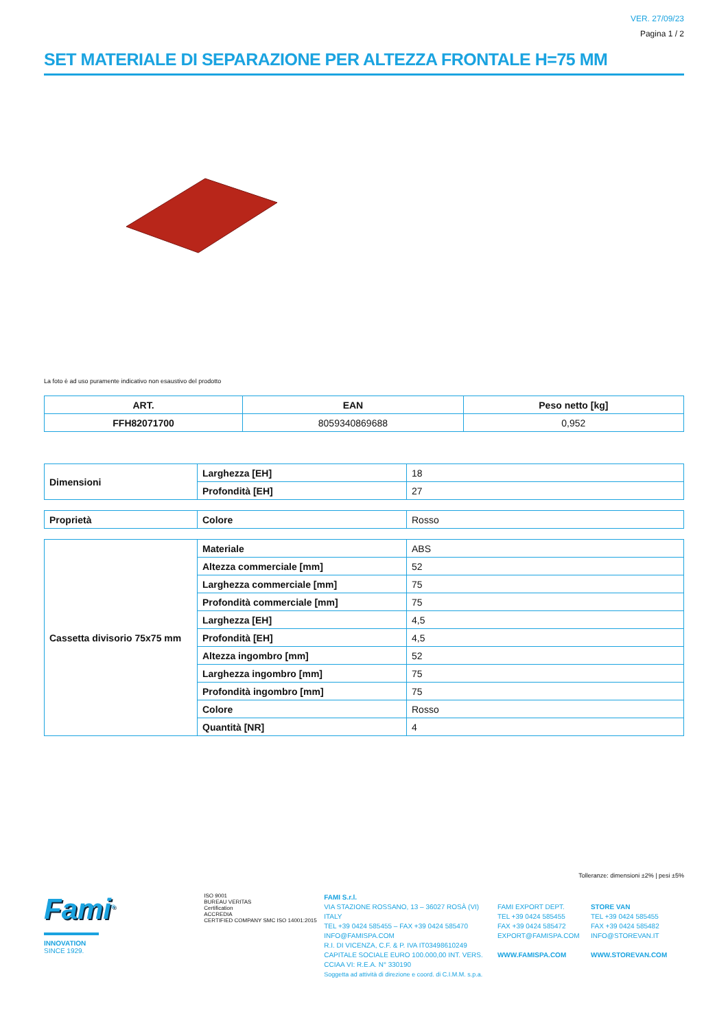VER. 27/09/23
Pagina 1 / 2
SET MATERIALE DI SEPARAZIONE PER ALTEZZA FRONTALE H=75 MM
La foto è ad uso puramente indicativo non esaustivo del prodotto
| ART. | EAN | Peso netto [kg] |
| --- | --- | --- |
| FFH82071700 | 8059340869688 | 0,952 |
| Dimensioni | Larghezza [EH] | 18 |
| | Profondità [EH] | 27 |
| Proprietà | Colore | Rosso |
| Cassetta divisorio 75x75 mm | Materiale | ABS |
| | Altezza commerciale [mm] | 52 |
| | Larghezza commerciale [mm] | 75 |
| | Profondità commerciale [mm] | 75 |
| | Larghezza [EH] | 4,5 |
| | Profondità [EH] | 4,5 |
| | Altezza ingombro [mm] | 52 |
| | Larghezza ingombro [mm] | 75 |
| | Profondità ingombro [mm] | 75 |
| | Colore | Rosso |
| | Quantità [NR] | 4 |
Tolleranze: dimensioni ±2% | pesi ±5%
Fami<sup>®</sup>
INNOVATION
SINCE 1929.
ISO 9001
BUREAU VERITAS
Certification
ACCREDIA
CERTIFIED COMPANY SMC ISO 14001:2015
FAMI S.r.l.
VIA STAZIONE ROSSANO, 13 – 36027 ROSÀ (VI) ITALY
TEL +39 0424 585455 – FAX +39 0424 585470
INFO@FAMISPA.COM
R.I. DI VICENZA, C.F. & P. IVA IT03498610249
CAPITALE SOCIALE EURO 100.000,00 INT. VERS.
CCIAA VI: R.E.A. N° 330190
Soggetta ad attività di direzione e coord. di C.I.M.M. s.p.a.
FAMI EXPORT DEPT.
TEL +39 0424 585455
FAX +39 0424 585472
EXPORT@FAMISPA.COM
WWW.FAMISPA.COM
STORE VAN
TEL +39 0424 585455
FAX +39 0424 585482
INFO@STOREVAN.IT
WWW.STOREVAN.COM